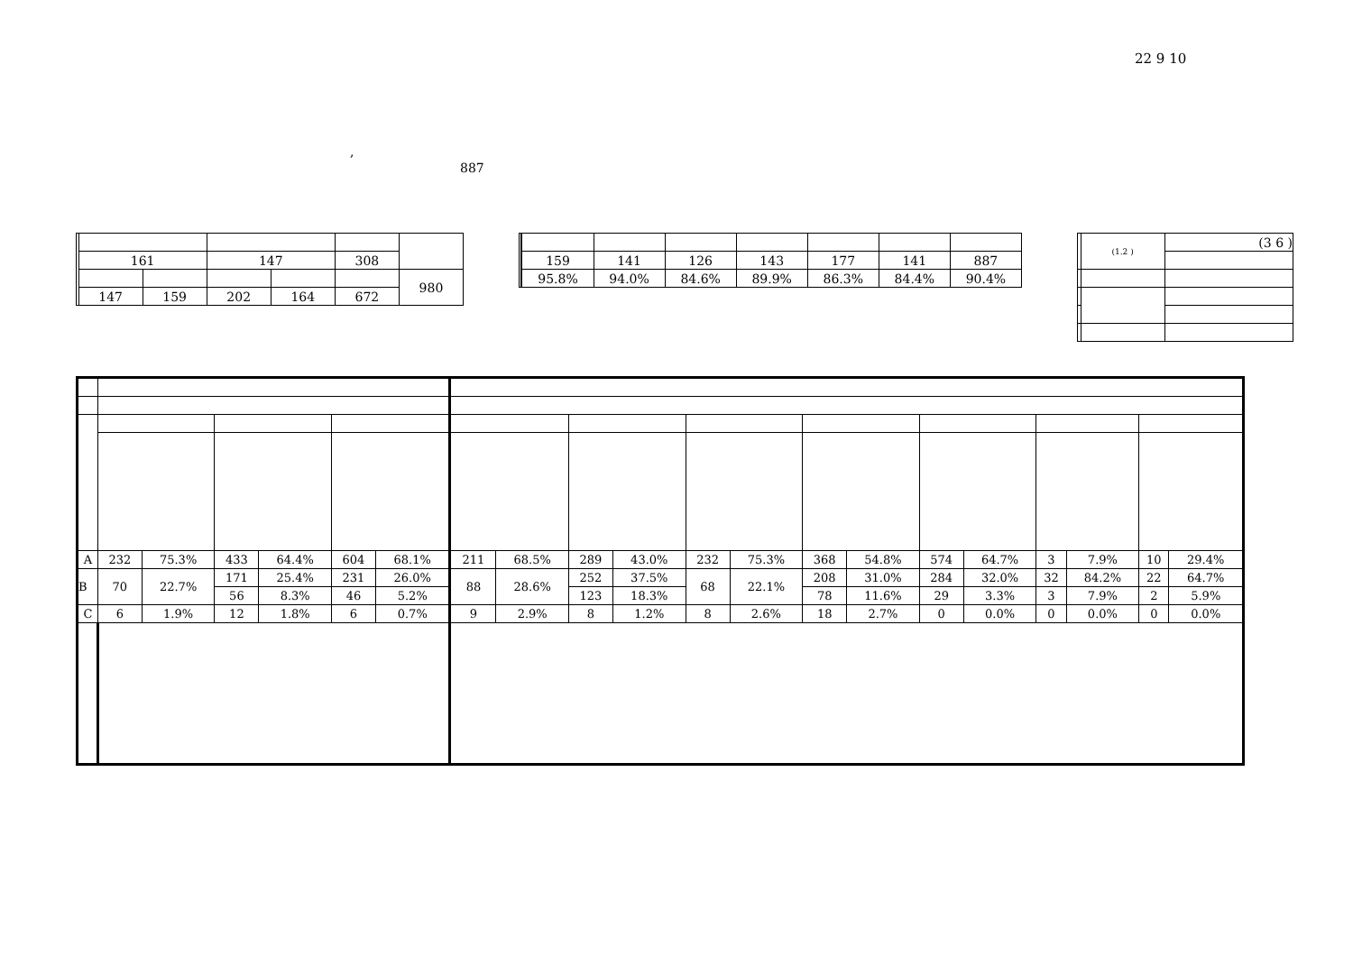22 9 10
,
887
| | 161 | | 147 | | 308 | |
| | | | | | | 980 |
| | 147 | 159 | 202 | 164 | 672 | |
| | | 159 | 141 | 126 | 143 | 177 | 141 | 887 |
| | | 95.8% | 94.0% | 84.6% | 89.9% | 86.3% | 84.4% | 90.4% |
| | (1.2 ) | (3 6 ) |
| A | 232 | 75.3% | 433 | 64.4% | 604 | 68.1% | 211 | 68.5% | 289 | 43.0% | 232 | 75.3% | 368 | 54.8% | 574 | 64.7% | 3 | 7.9% | 10 | 29.4% |
| B | 70 | 22.7% | 171 | 25.4% | 231 | 26.0% | 88 | 28.6% | 252 | 37.5% | 68 | 22.1% | 208 | 31.0% | 284 | 32.0% | 32 | 84.2% | 22 | 64.7% |
| | | | 56 | 8.3% | 46 | 5.2% | | | 123 | 18.3% | | | 78 | 11.6% | 29 | 3.3% | 3 | 7.9% | 2 | 5.9% |
| C | 6 | 1.9% | 12 | 1.8% | 6 | 0.7% | 9 | 2.9% | 8 | 1.2% | 8 | 2.6% | 18 | 2.7% | 0 | 0.0% | 0 | 0.0% | 0 | 0.0% |